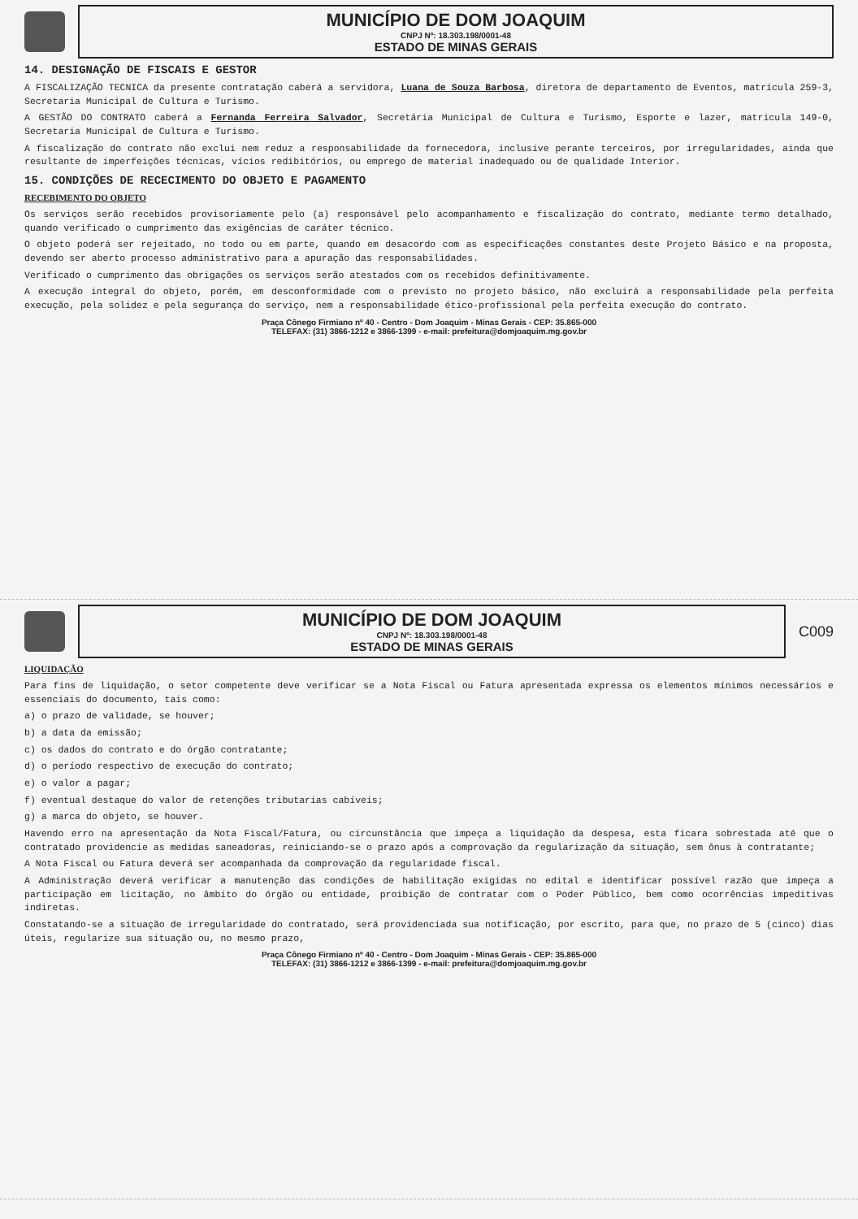MUNICÍPIO DE DOM JOAQUIM
CNPJ Nº: 18.303.198/0001-48
ESTADO DE MINAS GERAIS
14. DESIGNAÇÃO DE FISCAIS E GESTOR
A FISCALIZAÇÃO TECNICA da presente contratação caberá a servidora, Luana de Souza Barbosa, diretora de departamento de Eventos, matrícula 259-3, Secretaria Municipal de Cultura e Turismo.
A GESTÃO DO CONTRATO caberá a Fernanda Ferreira Salvador, Secretária Municipal de Cultura e Turismo, Esporte e lazer, matricula 149-0, Secretaria Municipal de Cultura e Turismo.
A fiscalização do contrato não exclui nem reduz a responsabilidade da fornecedora, inclusive perante terceiros, por irregularidades, ainda que resultante de imperfeições técnicas, vícios redibitórios, ou emprego de material inadequado ou de qualidade Interior.
15. CONDIÇÕES DE RECECIMENTO DO OBJETO E PAGAMENTO
RECEBIMENTO DO OBJETO
Os serviços serão recebidos provisoriamente pelo (a) responsável pelo acompanhamento e fiscalização do contrato, mediante termo detalhado, quando verificado o cumprimento das exigências de caráter técnico.
O objeto poderá ser rejeitado, no todo ou em parte, quando em desacordo com as especificações constantes deste Projeto Básico e na proposta, devendo ser aberto processo administrativo para a apuração das responsabilidades.
Verificado o cumprimento das obrigações os serviços serão atestados com os recebidos definitivamente.
A execução integral do objeto, porém, em desconformidade com o previsto no projeto básico, não excluirá a responsabilidade pela perfeita execução, pela solidez e pela segurança do serviço, nem a responsabilidade ético-profissional pela perfeita execução do contrato.
Praça Cônego Firmiano nº 40 - Centro - Dom Joaquim - Minas Gerais - CEP: 35.865-000
TELEFAX: (31) 3866-1212 e 3866-1399 - e-mail: prefeitura@domjoaquim.mg.gov.br
MUNICÍPIO DE DOM JOAQUIM
CNPJ Nº: 18.303.198/0001-48
ESTADO DE MINAS GERAIS
C009
LIQUIDAÇÃO
Para fins de liquidação, o setor competente deve verificar se a Nota Fiscal ou Fatura apresentada expressa os elementos mínimos necessários e essenciais do documento, tais como:
a) o prazo de validade, se houver;
b) a data da emissão;
c) os dados do contrato e do órgão contratante;
d) o período respectivo de execução do contrato;
e) o valor a pagar;
f) eventual destaque do valor de retenções tributarias cabíveis;
g) a marca do objeto, se houver.
Havendo erro na apresentação da Nota Fiscal/Fatura, ou circunstância que impeça a liquidação da despesa, esta ficara sobrestada até que o contratado providencie as medidas saneadoras, reiniciando-se o prazo após a comprovação da regularização da situação, sem ônus à contratante;
A Nota Fiscal ou Fatura deverá ser acompanhada da comprovação da regularidade fiscal.
A Administração deverá verificar a manutenção das condições de habilitação exigidas no edital e identificar possível razão que impeça a participação em licitação, no âmbito do órgão ou entidade, proibição de contratar com o Poder Público, bem como ocorrências impeditivas indiretas.
Constatando-se a situação de irregularidade do contratado, será providenciada sua notificação, por escrito, para que, no prazo de 5 (cinco) dias úteis, regularize sua situação ou, no mesmo prazo,
Praça Cônego Firmiano nº 40 - Centro - Dom Joaquim - Minas Gerais - CEP: 35.865-000
TELEFAX: (31) 3866-1212 e 3866-1399 - e-mail: prefeitura@domjoaquim.mg.gov.br